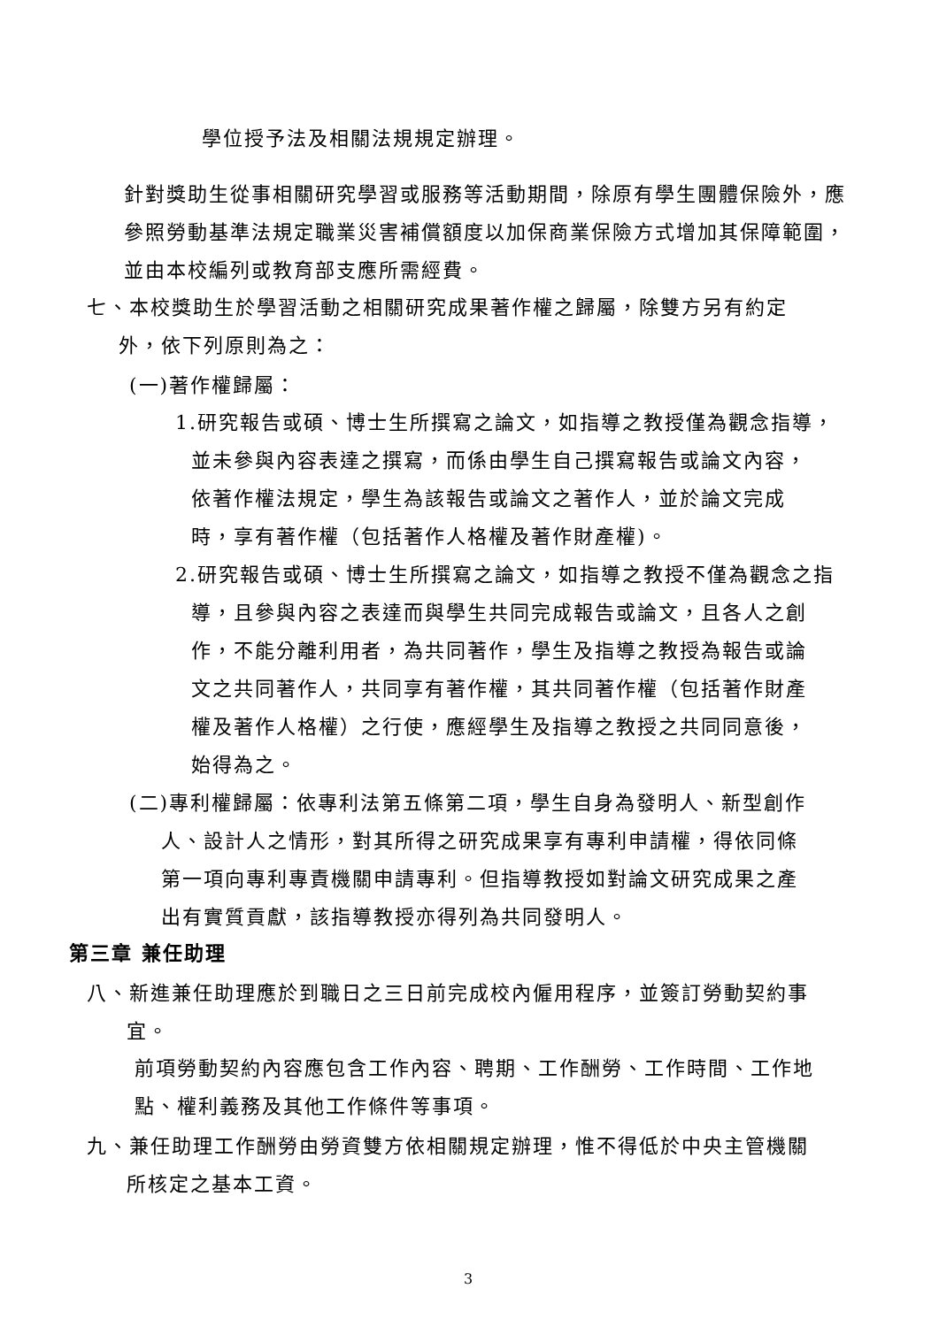學位授予法及相關法規規定辦理。
針對獎助生從事相關研究學習或服務等活動期間，除原有學生團體保險外，應參照勞動基準法規定職業災害補償額度以加保商業保險方式增加其保障範圍，並由本校編列或教育部支應所需經費。
七、本校獎助生於學習活動之相關研究成果著作權之歸屬，除雙方另有約定
外，依下列原則為之：
(一)著作權歸屬：
1.研究報告或碩、博士生所撰寫之論文，如指導之教授僅為觀念指導，
並未參與內容表達之撰寫，而係由學生自己撰寫報告或論文內容，
依著作權法規定，學生為該報告或論文之著作人，並於論文完成
時，享有著作權（包括著作人格權及著作財產權)。
2.研究報告或碩、博士生所撰寫之論文，如指導之教授不僅為觀念之指
導，且參與內容之表達而與學生共同完成報告或論文，且各人之創
作，不能分離利用者，為共同著作，學生及指導之教授為報告或論
文之共同著作人，共同享有著作權，其共同著作權（包括著作財產
權及著作人格權）之行使，應經學生及指導之教授之共同同意後，
始得為之。
(二)專利權歸屬：依專利法第五條第二項，學生自身為發明人、新型創作
人、設計人之情形，對其所得之研究成果享有專利申請權，得依同條
第一項向專利專責機關申請專利。但指導教授如對論文研究成果之產
出有實質貢獻，該指導教授亦得列為共同發明人。
第三章 兼任助理
八、新進兼任助理應於到職日之三日前完成校內僱用程序，並簽訂勞動契約事
宜。
前項勞動契約內容應包含工作內容、聘期、工作酬勞、工作時間、工作地
點、權利義務及其他工作條件等事項。
九、兼任助理工作酬勞由勞資雙方依相關規定辦理，惟不得低於中央主管機關
所核定之基本工資。
3